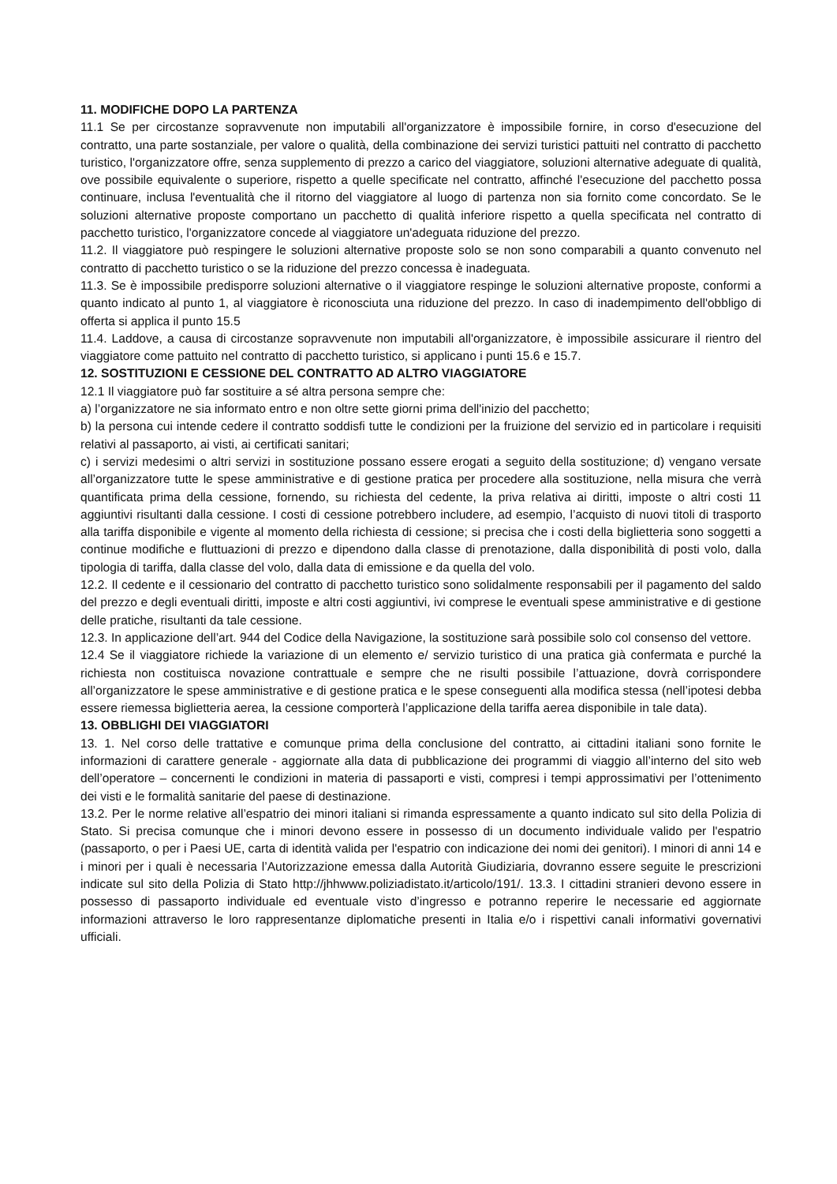11. MODIFICHE DOPO LA PARTENZA
11.1 Se per circostanze sopravvenute non imputabili all'organizzatore è impossibile fornire, in corso d'esecuzione del contratto, una parte sostanziale, per valore o qualità, della combinazione dei servizi turistici pattuiti nel contratto di pacchetto turistico, l'organizzatore offre, senza supplemento di prezzo a carico del viaggiatore, soluzioni alternative adeguate di qualità, ove possibile equivalente o superiore, rispetto a quelle specificate nel contratto, affinché l'esecuzione del pacchetto possa continuare, inclusa l'eventualità che il ritorno del viaggiatore al luogo di partenza non sia fornito come concordato. Se le soluzioni alternative proposte comportano un pacchetto di qualità inferiore rispetto a quella specificata nel contratto di pacchetto turistico, l'organizzatore concede al viaggiatore un'adeguata riduzione del prezzo.
11.2. Il viaggiatore può respingere le soluzioni alternative proposte solo se non sono comparabili a quanto convenuto nel contratto di pacchetto turistico o se la riduzione del prezzo concessa è inadeguata.
11.3. Se è impossibile predisporre soluzioni alternative o il viaggiatore respinge le soluzioni alternative proposte, conformi a quanto indicato al punto 1, al viaggiatore è riconosciuta una riduzione del prezzo. In caso di inadempimento dell'obbligo di offerta si applica il punto 15.5
11.4. Laddove, a causa di circostanze sopravvenute non imputabili all'organizzatore, è impossibile assicurare il rientro del viaggiatore come pattuito nel contratto di pacchetto turistico, si applicano i punti 15.6 e 15.7.
12. SOSTITUZIONI E CESSIONE DEL CONTRATTO AD ALTRO VIAGGIATORE
12.1 Il viaggiatore può far sostituire a sé altra persona sempre che:
a) l’organizzatore ne sia informato entro e non oltre sette giorni prima dell'inizio del pacchetto;
b) la persona cui intende cedere il contratto soddisfi tutte le condizioni per la fruizione del servizio ed in particolare i requisiti relativi al passaporto, ai visti, ai certificati sanitari;
c) i servizi medesimi o altri servizi in sostituzione possano essere erogati a seguito della sostituzione; d) vengano versate all’organizzatore tutte le spese amministrative e di gestione pratica per procedere alla sostituzione, nella misura che verrà quantificata prima della cessione, fornendo, su richiesta del cedente, la priva relativa ai diritti, imposte o altri costi 11 aggiuntivi risultanti dalla cessione. I costi di cessione potrebbero includere, ad esempio, l’acquisto di nuovi titoli di trasporto alla tariffa disponibile e vigente al momento della richiesta di cessione; si precisa che i costi della biglietteria sono soggetti a continue modifiche e fluttuazioni di prezzo e dipendono dalla classe di prenotazione, dalla disponibilità di posti volo, dalla tipologia di tariffa, dalla classe del volo, dalla data di emissione e da quella del volo.
12.2. Il cedente e il cessionario del contratto di pacchetto turistico sono solidalmente responsabili per il pagamento del saldo del prezzo e degli eventuali diritti, imposte e altri costi aggiuntivi, ivi comprese le eventuali spese amministrative e di gestione delle pratiche, risultanti da tale cessione.
12.3. In applicazione dell’art. 944 del Codice della Navigazione, la sostituzione sarà possibile solo col consenso del vettore.
12.4 Se il viaggiatore richiede la variazione di un elemento e/ servizio turistico di una pratica già confermata e purché la richiesta non costituisca novazione contrattuale e sempre che ne risulti possibile l’attuazione, dovrà corrispondere all’organizzatore le spese amministrative e di gestione pratica e le spese conseguenti alla modifica stessa (nell’ipotesi debba essere riemessa biglietteria aerea, la cessione comporterà l’applicazione della tariffa aerea disponibile in tale data).
13. OBBLIGHI DEI VIAGGIATORI
13. 1. Nel corso delle trattative e comunque prima della conclusione del contratto, ai cittadini italiani sono fornite le informazioni di carattere generale - aggiornate alla data di pubblicazione dei programmi di viaggio all’interno del sito web dell’operatore – concernenti le condizioni in materia di passaporti e visti, compresi i tempi approssimativi per l’ottenimento dei visti e le formalità sanitarie del paese di destinazione.
13.2. Per le norme relative all’espatrio dei minori italiani si rimanda espressamente a quanto indicato sul sito della Polizia di Stato. Si precisa comunque che i minori devono essere in possesso di un documento individuale valido per l'espatrio (passaporto, o per i Paesi UE, carta di identità valida per l'espatrio con indicazione dei nomi dei genitori). I minori di anni 14 e i minori per i quali è necessaria l’Autorizzazione emessa dalla Autorità Giudiziaria, dovranno essere seguite le prescrizioni indicate sul sito della Polizia di Stato http://jhhwww.poliziadistato.it/articolo/191/. 13.3. I cittadini stranieri devono essere in possesso di passaporto individuale ed eventuale visto d’ingresso e potranno reperire le necessarie ed aggiornate informazioni attraverso le loro rappresentanze diplomatiche presenti in Italia e/o i rispettivi canali informativi governativi ufficiali.